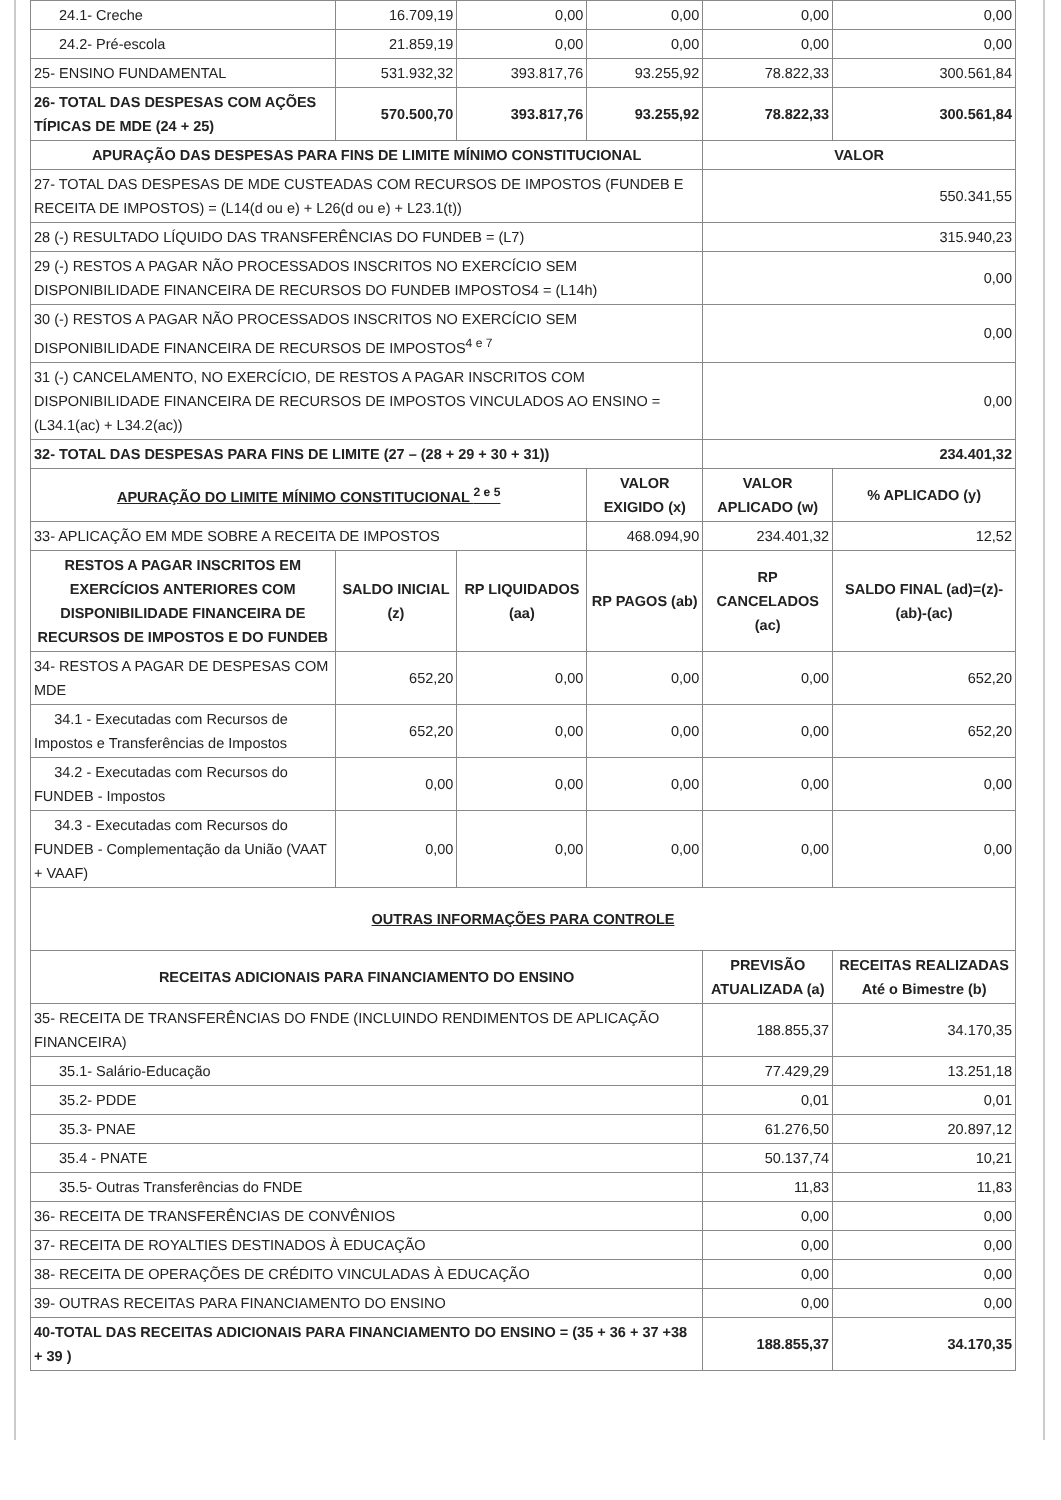| 24.1- Creche | 16.709,19 | 0,00 | 0,00 | 0,00 | 0,00 |
| 24.2- Pré-escola | 21.859,19 | 0,00 | 0,00 | 0,00 | 0,00 |
| 25- ENSINO FUNDAMENTAL | 531.932,32 | 393.817,76 | 93.255,92 | 78.822,33 | 300.561,84 |
| 26- TOTAL DAS DESPESAS COM AÇÕES TÍPICAS DE MDE (24 + 25) | 570.500,70 | 393.817,76 | 93.255,92 | 78.822,33 | 300.561,84 |
| APURAÇÃO DAS DESPESAS PARA FINS DE LIMITE MÍNIMO CONSTITUCIONAL | | | | VALOR | |
| 27- TOTAL DAS DESPESAS DE MDE CUSTEADAS COM RECURSOS DE IMPOSTOS (FUNDEB E RECEITA DE IMPOSTOS) = (L14(d ou e) + L26(d ou e) + L23.1(t)) | | | | 550.341,55 | |
| 28 (-) RESULTADO LÍQUIDO DAS TRANSFERÊNCIAS DO FUNDEB = (L7) | | | | 315.940,23 | |
| 29 (-) RESTOS A PAGAR NÃO PROCESSADOS INSCRITOS NO EXERCÍCIO SEM DISPONIBILIDADE FINANCEIRA DE RECURSOS DO FUNDEB IMPOSTOS4 = (L14h) | | | | 0,00 | |
| 30 (-) RESTOS A PAGAR NÃO PROCESSADOS INSCRITOS NO EXERCÍCIO SEM DISPONIBILIDADE FINANCEIRA DE RECURSOS DE IMPOSTOS<sup>4 e 7</sup> | | | | 0,00 | |
| 31 (-) CANCELAMENTO, NO EXERCÍCIO, DE RESTOS A PAGAR INSCRITOS COM DISPONIBILIDADE FINANCEIRA DE RECURSOS DE IMPOSTOS VINCULADOS AO ENSINO = (L34.1(ac) + L34.2(ac)) | | | | 0,00 | |
| 32- TOTAL DAS DESPESAS PARA FINS DE LIMITE (27 – (28 + 29 + 30 + 31)) | | | | 234.401,32 | |
| APURAÇÃO DO LIMITE MÍNIMO CONSTITUCIONAL <sup>2 e 5</sup> | | | VALOR EXIGIDO (x) | VALOR APLICADO (w) | % APLICADO (y) |
| 33- APLICAÇÃO EM MDE SOBRE A RECEITA DE IMPOSTOS | | | 468.094,90 | 234.401,32 | 12,52 |
| RESTOS A PAGAR INSCRITOS EM EXERCÍCIOS ANTERIORES COM DISPONIBILIDADE FINANCEIRA DE RECURSOS DE IMPOSTOS E DO FUNDEB | SALDO INICIAL (z) | RP LIQUIDADOS (aa) | RP PAGOS (ab) | RP CANCELADOS (ac) | SALDO FINAL (ad)=(z)-(ab)-(ac) |
| 34- RESTOS A PAGAR DE DESPESAS COM MDE | 652,20 | 0,00 | 0,00 | 0,00 | 652,20 |
| 34.1 - Executadas com Recursos de Impostos e Transferências de Impostos | 652,20 | 0,00 | 0,00 | 0,00 | 652,20 |
| 34.2 - Executadas com Recursos do FUNDEB - Impostos | 0,00 | 0,00 | 0,00 | 0,00 | 0,00 |
| 34.3 - Executadas com Recursos do FUNDEB - Complementação da União (VAAT + VAAF) | 0,00 | 0,00 | 0,00 | 0,00 | 0,00 |
| OUTRAS INFORMAÇÕES PARA CONTROLE | | | | | |
| RECEITAS ADICIONAIS PARA FINANCIAMENTO DO ENSINO | | | | PREVISÃO ATUALIZADA (a) | RECEITAS REALIZADAS Até o Bimestre (b) |
| 35- RECEITA DE TRANSFERÊNCIAS DO FNDE (INCLUINDO RENDIMENTOS DE APLICAÇÃO FINANCEIRA) | | | | 188.855,37 | 34.170,35 |
| 35.1- Salário-Educação | | | | 77.429,29 | 13.251,18 |
| 35.2- PDDE | | | | 0,01 | 0,01 |
| 35.3- PNAE | | | | 61.276,50 | 20.897,12 |
| 35.4 - PNATE | | | | 50.137,74 | 10,21 |
| 35.5- Outras Transferências do FNDE | | | | 11,83 | 11,83 |
| 36- RECEITA DE TRANSFERÊNCIAS DE CONVÊNIOS | | | | 0,00 | 0,00 |
| 37- RECEITA DE ROYALTIES DESTINADOS À EDUCAÇÃO | | | | 0,00 | 0,00 |
| 38- RECEITA DE OPERAÇÕES DE CRÉDITO VINCULADAS À EDUCAÇÃO | | | | 0,00 | 0,00 |
| 39- OUTRAS RECEITAS PARA FINANCIAMENTO DO ENSINO | | | | 0,00 | 0,00 |
| 40-TOTAL DAS RECEITAS ADICIONAIS PARA FINANCIAMENTO DO ENSINO = (35 + 36 + 37 +38 + 39 ) | | | | 188.855,37 | 34.170,35 |